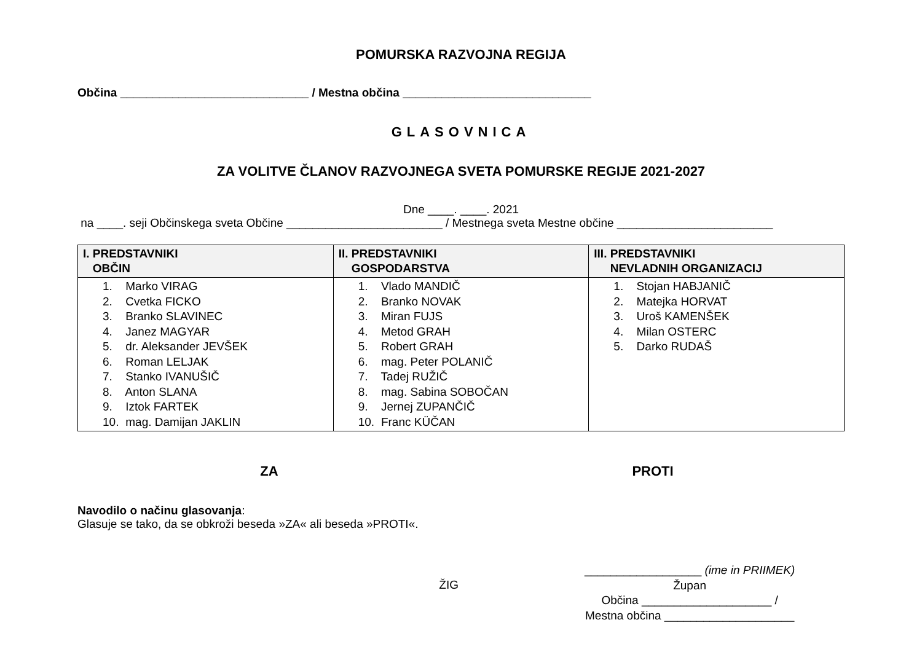POMURSKA RAZVOJNA REGIJA
Občina _____________________________ / Mestna občina _____________________________
GLASOVNICA
ZA VOLITVE ČLANOV RAZVOJNEGA SVETA POMURSKE REGIJE 2021-2027
Dne ____. ____. 2021
na ____. seji Občinskega sveta Občine ________________________ / Mestnega sveta Mestne občine ________________________
| I. PREDSTAVNIKI OBČIN | II. PREDSTAVNIKI GOSPODARSTVA | III. PREDSTAVNIKI NEVLADNIH ORGANIZACIJ |
| --- | --- | --- |
| 1. Marko VIRAG 2. Cvetka FICKO 3. Branko SLAVINEC 4. Janez MAGYAR 5. dr. Aleksander JEVŠEK 6. Roman LELJAK 7. Stanko IVANUŠIČ 8. Anton SLANA 9. Iztok FARTEK 10. mag. Damijan JAKLIN | 1. Vlado MANDIČ 2. Branko NOVAK 3. Miran FUJS 4. Metod GRAH 5. Robert GRAH 6. mag. Peter POLANIČ 7. Tadej RUŽIČ 8. mag. Sabina SOBOČAN 9. Jernej ZUPANČIČ 10. Franc KÜČAN | 1. Stojan HABJANIČ 2. Matejka HORVAT 3. Uroš KAMENŠEK 4. Milan OSTERC 5. Darko RUDAŠ |
ZA PROTI
Navodilo o načinu glasovanja:
Glasuje se tako, da se obkroži beseda »ZA« ali beseda »PROTI«.
ŽIG
__________________ (ime in PRIIMEK)
Župan
Občina ____________________ /
Mestna občina ____________________